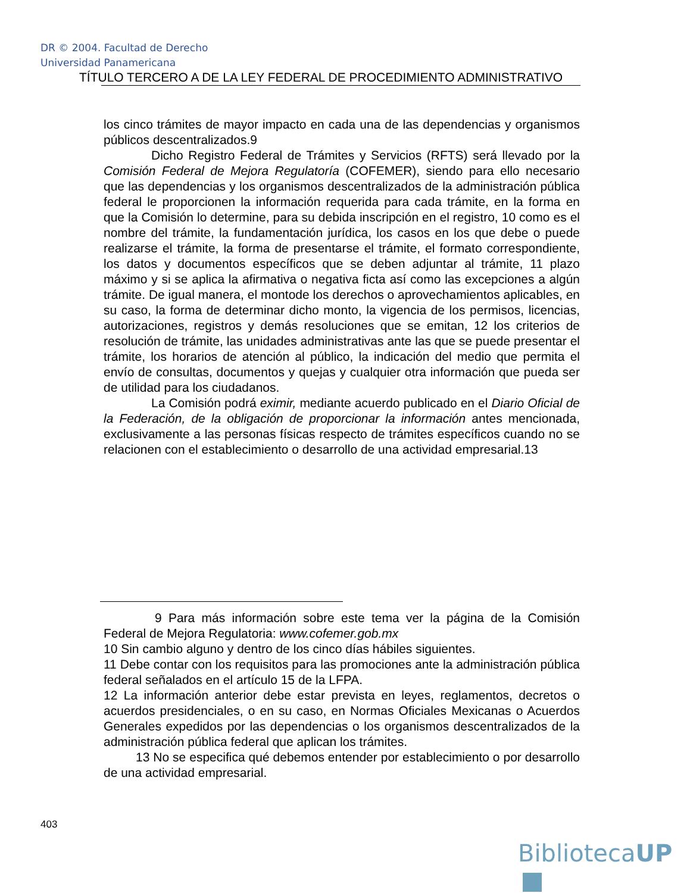DR © 2004. Facultad de Derecho
Universidad Panamericana
TÍTULO TERCERO A DE LA LEY FEDERAL DE PROCEDIMIENTO ADMINISTRATIVO
los cinco trámites de mayor impacto en cada una de las dependencias y organismos públicos descentralizados.9
Dicho Registro Federal de Trámites y Servicios (RFTS) será llevado por la Comisión Federal de Mejora Regulatoría (COFEMER), siendo para ello necesario que las dependencias y los organismos descentralizados de la administración pública federal le proporcionen la información requerida para cada trámite, en la forma en que la Comisión lo determine, para su debida inscripción en el registro, 10 como es el nombre del trámite, la fundamentación jurídica, los casos en los que debe o puede realizarse el trámite, la forma de presentarse el trámite, el formato correspondiente, los datos y documentos específicos que se deben adjuntar al trámite, 11 plazo máximo y si se aplica la afirmativa o negativa ficta así como las excepciones a algún trámite. De igual manera, el montode los derechos o aprovechamientos aplicables, en su caso, la forma de determinar dicho monto, la vigencia de los permisos, licencias, autorizaciones, registros y demás resoluciones que se emitan, 12 los criterios de resolución de trámite, las unidades administrativas ante las que se puede presentar el trámite, los horarios de atención al público, la indicación del medio que permita el envío de consultas, documentos y quejas y cualquier otra información que pueda ser de utilidad para los ciudadanos.
La Comisión podrá eximir, mediante acuerdo publicado en el Diario Oficial de la Federación, de la obligación de proporcionar la información antes mencionada, exclusivamente a las personas físicas respecto de trámites específicos cuando no se relacionen con el establecimiento o desarrollo de una actividad empresarial.13
9 Para más información sobre este tema ver la página de la Comisión Federal de Mejora Regulatoria: www.cofemer.gob.mx
10 Sin cambio alguno y dentro de los cinco días hábiles siguientes.
11 Debe contar con los requisitos para las promociones ante la administración pública federal señalados en el artículo 15 de la LFPA.
12 La información anterior debe estar prevista en leyes, reglamentos, decretos o acuerdos presidenciales, o en su caso, en Normas Oficiales Mexicanas o Acuerdos Generales expedidos por las dependencias o los organismos descentralizados de la administración pública federal que aplican los trámites.
13 No se especifica qué debemos entender por establecimiento o por desarrollo de una actividad empresarial.
403
BibliotecaUP